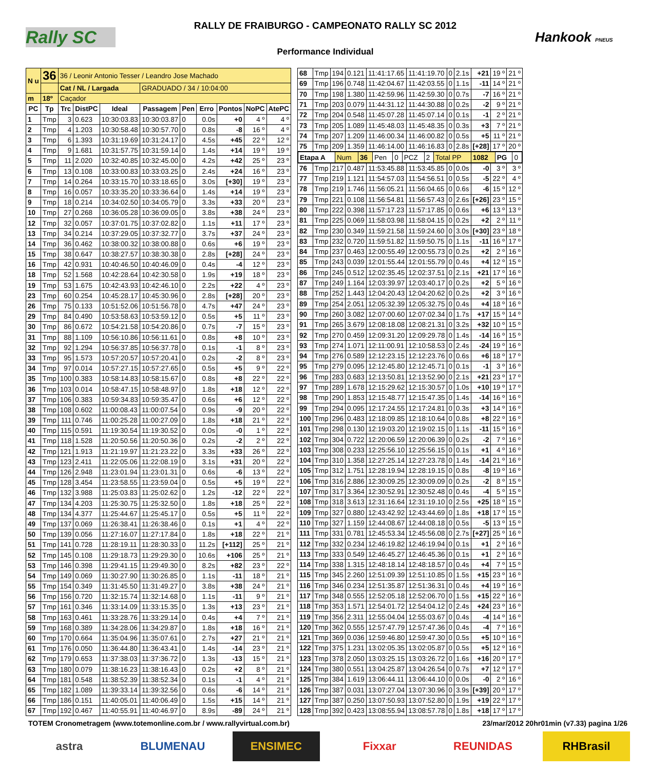Rally SC
RALLY DE FRAIBURGO - CAMPEONATO RALLY SC 2012
Performance Individual
Hankook PNEUS
| N u | 36 | 36 / Leonir Antonio Tesser / Leandro Jose Machado | | | | | | | | |
| | | Cat / NL / Largada | | | GRADUADO / 34 / 10:04:00 | | | | | |
| m | 18º | Caçador | | | | | | | | |
| PC | Tp | Trc | DistPC | Ideal | Passagem | Pen | Erro | Pontos | NoPC | AtePC |
| 1 | Tmp | 3 | 0.623 | 10:30:03.83 | 10:30:03.87 | 0 | 0.0s | +0 | 4 º | 4 º |
| 2 | Tmp | 4 | 1.203 | 10:30:58.48 | 10:30:57.70 | 0 | 0.8s | -8 | 16 º | 4 º |
| 3 | Tmp | 6 | 1.393 | 10:31:19.69 | 10:31:24.17 | 0 | 4.5s | +45 | 22 º | 12 º |
| 4 | Tmp | 9 | 1.681 | 10:31:57.75 | 10:31:59.14 | 0 | 1.4s | +14 | 19 º | 19 º |
| 5 | Tmp | 11 | 2.020 | 10:32:40.85 | 10:32:45.00 | 0 | 4.2s | +42 | 25 º | 23 º |
| 6 | Tmp | 13 | 0.108 | 10:33:00.83 | 10:33:03.25 | 0 | 2.4s | +24 | 16 º | 23 º |
| 7 | Tmp | 14 | 0.264 | 10:33:15.70 | 10:33:18.65 | 0 | 3.0s | [+30] | 19 º | 23 º |
| 8 | Tmp | 16 | 0.057 | 10:33:35.20 | 10:33:36.64 | 0 | 1.4s | +14 | 19 º | 23 º |
| 9 | Tmp | 18 | 0.214 | 10:34:02.50 | 10:34:05.79 | 0 | 3.3s | +33 | 20 º | 23 º |
| 10 | Tmp | 27 | 0.268 | 10:36:05.28 | 10:36:09.05 | 0 | 3.8s | +38 | 24 º | 23 º |
| 12 | Tmp | 32 | 0.057 | 10:37:01.75 | 10:37:02.82 | 0 | 1.1s | +11 | 17 º | 23 º |
| 13 | Tmp | 34 | 0.214 | 10:37:29.05 | 10:37:32.77 | 0 | 3.7s | +37 | 24 º | 23 º |
| 14 | Tmp | 36 | 0.462 | 10:38:00.32 | 10:38:00.88 | 0 | 0.6s | +6 | 19 º | 23 º |
| 15 | Tmp | 38 | 0.647 | 10:38:27.57 | 10:38:30.38 | 0 | 2.8s | [+28] | 24 º | 23 º |
| 16 | Tmp | 42 | 0.931 | 10:40:46.50 | 10:40:46.09 | 0 | 0.4s | -4 | 12 º | 23 º |
| 18 | Tmp | 52 | 1.568 | 10:42:28.64 | 10:42:30.58 | 0 | 1.9s | +19 | 18 º | 23 º |
| 19 | Tmp | 53 | 1.675 | 10:42:43.93 | 10:42:46.10 | 0 | 2.2s | +22 | 4 º | 23 º |
| 23 | Tmp | 60 | 0.254 | 10:45:28.17 | 10:45:30.96 | 0 | 2.8s | [+28] | 20 º | 23 º |
| 26 | Tmp | 75 | 0.133 | 10:51:52.06 | 10:51:56.78 | 0 | 4.7s | +47 | 24 º | 23 º |
| 29 | Tmp | 84 | 0.490 | 10:53:58.63 | 10:53:59.12 | 0 | 0.5s | +5 | 11 º | 23 º |
| 30 | Tmp | 86 | 0.672 | 10:54:21.58 | 10:54:20.86 | 0 | 0.7s | -7 | 15 º | 23 º |
| 31 | Tmp | 88 | 1.109 | 10:56:10.86 | 10:56:11.61 | 0 | 0.8s | +8 | 10 º | 23 º |
| 32 | Tmp | 92 | 1.294 | 10:56:37.85 | 10:56:37.78 | 0 | 0.1s | -1 | 8 º | 23 º |
| 33 | Tmp | 95 | 1.573 | 10:57:20.57 | 10:57:20.41 | 0 | 0.2s | -2 | 8 º | 23 º |
| 34 | Tmp | 97 | 0.014 | 10:57:27.15 | 10:57:27.65 | 0 | 0.5s | +5 | 9 º | 22 º |
| 35 | Tmp | 100 | 0.383 | 10:58:14.83 | 10:58:15.67 | 0 | 0.8s | +8 | 22 º | 22 º |
| 36 | Tmp | 103 | 0.014 | 10:58:47.15 | 10:58:48.97 | 0 | 1.8s | +18 | 12 º | 22 º |
| 37 | Tmp | 106 | 0.383 | 10:59:34.83 | 10:59:35.47 | 0 | 0.6s | +6 | 12 º | 22 º |
| 38 | Tmp | 108 | 0.602 | 11:00:08.43 | 11:00:07.54 | 0 | 0.9s | -9 | 20 º | 22 º |
| 39 | Tmp | 111 | 0.746 | 11:00:25.28 | 11:00:27.09 | 0 | 1.8s | +18 | 21 º | 22 º |
| 40 | Tmp | 115 | 0.591 | 11:19:30.54 | 11:19:30.52 | 0 | 0.0s | -0 | 1 º | 22 º |
| 41 | Tmp | 118 | 1.528 | 11:20:50.56 | 11:20:50.36 | 0 | 0.2s | -2 | 2 º | 22 º |
| 42 | Tmp | 121 | 1.913 | 11:21:19.97 | 11:21:23.22 | 0 | 3.3s | +33 | 26 º | 22 º |
| 43 | Tmp | 123 | 2.411 | 11:22:05.06 | 11:22:08.19 | 0 | 3.1s | +31 | 20 º | 22 º |
| 44 | Tmp | 126 | 2.948 | 11:23:01.94 | 11:23:01.31 | 0 | 0.6s | -6 | 13 º | 22 º |
| 45 | Tmp | 128 | 3.454 | 11:23:58.55 | 11:23:59.04 | 0 | 0.5s | +5 | 19 º | 22 º |
| 46 | Tmp | 132 | 3.988 | 11:25:03.83 | 11:25:02.62 | 0 | 1.2s | -12 | 22 º | 22 º |
| 47 | Tmp | 134 | 4.203 | 11:25:30.75 | 11:25:32.50 | 0 | 1.8s | +18 | 25 º | 22 º |
| 48 | Tmp | 134 | 4.377 | 11:25:44.67 | 11:25:45.17 | 0 | 0.5s | +5 | 11 º | 22 º |
| 49 | Tmp | 137 | 0.069 | 11:26:38.41 | 11:26:38.46 | 0 | 0.1s | +1 | 4 º | 22 º |
| 50 | Tmp | 139 | 0.056 | 11:27:16.07 | 11:27:17.84 | 0 | 1.8s | +18 | 22 º | 21 º |
| 51 | Tmp | 141 | 0.728 | 11:28:19.11 | 11:28:30.33 | 0 | 11.2s | [+112] | 25 º | 21 º |
| 52 | Tmp | 145 | 0.108 | 11:29:18.73 | 11:29:29.30 | 0 | 10.6s | +106 | 25 º | 21 º |
| 53 | Tmp | 146 | 0.398 | 11:29:41.15 | 11:29:49.30 | 0 | 8.2s | +82 | 23 º | 22 º |
| 54 | Tmp | 149 | 0.069 | 11:30:27.90 | 11:30:26.85 | 0 | 1.1s | -11 | 18 º | 21 º |
| 55 | Tmp | 154 | 0.349 | 11:31:45.50 | 11:31:49.27 | 0 | 3.8s | +38 | 24 º | 21 º |
| 56 | Tmp | 156 | 0.720 | 11:32:15.74 | 11:32:14.68 | 0 | 1.1s | -11 | 9 º | 21 º |
| 57 | Tmp | 161 | 0.346 | 11:33:14.09 | 11:33:15.35 | 0 | 1.3s | +13 | 23 º | 21 º |
| 58 | Tmp | 163 | 0.461 | 11:33:28.76 | 11:33:29.14 | 0 | 0.4s | +4 | 7 º | 21 º |
| 59 | Tmp | 168 | 0.389 | 11:34:28.06 | 11:34:29.87 | 0 | 1.8s | +18 | 16 º | 21 º |
| 60 | Tmp | 170 | 0.664 | 11:35:04.96 | 11:35:07.61 | 0 | 2.7s | +27 | 21 º | 21 º |
| 61 | Tmp | 176 | 0.050 | 11:36:44.80 | 11:36:43.41 | 0 | 1.4s | -14 | 23 º | 21 º |
| 62 | Tmp | 179 | 0.653 | 11:37:38.03 | 11:37:36.72 | 0 | 1.3s | -13 | 15 º | 21 º |
| 63 | Tmp | 180 | 0.079 | 11:38:16.23 | 11:38:16.43 | 0 | 0.2s | +2 | 8 º | 21 º |
| 64 | Tmp | 181 | 0.548 | 11:38:52.39 | 11:38:52.34 | 0 | 0.1s | -1 | 4 º | 21 º |
| 65 | Tmp | 182 | 1.089 | 11:39:33.14 | 11:39:32.56 | 0 | 0.6s | -6 | 14 º | 21 º |
| 66 | Tmp | 186 | 0.151 | 11:40:05.01 | 11:40:06.49 | 0 | 1.5s | +15 | 14 º | 21 º |
| 67 | Tmp | 192 | 0.467 | 11:40:55.91 | 11:40:46.97 | 0 | 8.9s | -89 | 24 º | 21 º |
| 68 | Tmp | 194 | 0.121 | 11:41:17.65 | 11:41:19.70 | 0 | 2.1s | +21 | 19 º | 21 º |
| 69 | Tmp | 196 | 0.748 | 11:42:04.67 | 11:42:03.55 | 0 | 1.1s | -11 | 14 º | 21 º |
| 70 | Tmp | 198 | 1.380 | 11:42:59.96 | 11:42:59.30 | 0 | 0.7s | -7 | 16 º | 21 º |
| 71 | Tmp | 203 | 0.079 | 11:44:31.12 | 11:44:30.88 | 0 | 0.2s | -2 | 9 º | 21 º |
| 72 | Tmp | 204 | 0.548 | 11:45:07.28 | 11:45:07.14 | 0 | 0.1s | -1 | 2 º | 21 º |
| 73 | Tmp | 205 | 1.089 | 11:45:48.03 | 11:45:48.35 | 0 | 0.3s | +3 | 7 º | 21 º |
| 74 | Tmp | 207 | 1.209 | 11:46:00.34 | 11:46:00.82 | 0 | 0.5s | +5 | 11 º | 21 º |
| 75 | Tmp | 209 | 1.359 | 11:46:14.00 | 11:46:16.83 | 0 | 2.8s | [+28] | 17 º | 20 º |
| / Etapa A / Num / 36 / Pen / 0 / PCZ / 2 / Total PP / 1082 / PG / 0 / | | | | | | | | | | |
| 76 | Tmp | 217 | 0.487 | 11:53:45.88 | 11:53:45.85 | 0 | 0.0s | -0 | 3 º | 3 º |
| 77 | Tmp | 219 | 1.121 | 11:54:57.03 | 11:54:56.51 | 0 | 0.5s | -5 | 22 º | 4 º |
| 78 | Tmp | 219 | 1.746 | 11:56:05.21 | 11:56:04.65 | 0 | 0.6s | -6 | 15 º | 12 º |
| 79 | Tmp | 221 | 0.108 | 11:56:54.81 | 11:56:57.43 | 0 | 2.6s | [+26] | 23 º | 15 º |
| 80 | Tmp | 222 | 0.398 | 11:57:17.23 | 11:57:17.85 | 0 | 0.6s | +6 | 13 º | 13 º |
| 81 | Tmp | 225 | 0.069 | 11:58:03.98 | 11:58:04.15 | 0 | 0.2s | +2 | 2 º | 11 º |
| 82 | Tmp | 230 | 0.349 | 11:59:21.58 | 11:59:24.60 | 0 | 3.0s | [+30] | 23 º | 18 º |
| 83 | Tmp | 232 | 0.720 | 11:59:51.82 | 11:59:50.75 | 0 | 1.1s | -11 | 16 º | 17 º |
| 84 | Tmp | 237 | 0.463 | 12:00:55.49 | 12:00:55.73 | 0 | 0.2s | +2 | 2 º | 16 º |
| 85 | Tmp | 243 | 0.039 | 12:01:55.44 | 12:01:55.79 | 0 | 0.4s | +4 | 12 º | 15 º |
| 86 | Tmp | 245 | 0.512 | 12:02:35.45 | 12:02:37.51 | 0 | 2.1s | +21 | 17 º | 16 º |
| 87 | Tmp | 249 | 1.164 | 12:03:39.97 | 12:03:40.17 | 0 | 0.2s | +2 | 5 º | 16 º |
| 88 | Tmp | 252 | 1.443 | 12:04:20.43 | 12:04:20.62 | 0 | 0.2s | +2 | 3 º | 16 º |
| 89 | Tmp | 254 | 2.051 | 12:05:32.39 | 12:05:32.75 | 0 | 0.4s | +4 | 18 º | 16 º |
| 90 | Tmp | 260 | 3.082 | 12:07:00.60 | 12:07:02.34 | 0 | 1.7s | +17 | 15 º | 14 º |
| 91 | Tmp | 265 | 3.679 | 12:08:18.08 | 12:08:21.31 | 0 | 3.2s | +32 | 10 º | 15 º |
| 92 | Tmp | 270 | 0.459 | 12:09:31.20 | 12:09:29.78 | 0 | 1.4s | -14 | 16 º | 15 º |
| 93 | Tmp | 274 | 1.071 | 12:11:00.91 | 12:10:58.53 | 0 | 2.4s | -24 | 19 º | 16 º |
| 94 | Tmp | 276 | 0.589 | 12:12:23.15 | 12:12:23.76 | 0 | 0.6s | +6 | 18 º | 17 º |
| 95 | Tmp | 279 | 0.095 | 12:12:45.80 | 12:12:45.71 | 0 | 0.1s | -1 | 3 º | 16 º |
| 96 | Tmp | 283 | 0.683 | 12:13:50.81 | 12:13:52.90 | 0 | 2.1s | +21 | 23 º | 17 º |
| 97 | Tmp | 289 | 1.678 | 12:15:29.62 | 12:15:30.57 | 0 | 1.0s | +10 | 19 º | 17 º |
| 98 | Tmp | 290 | 1.853 | 12:15:48.77 | 12:15:47.35 | 0 | 1.4s | -14 | 16 º | 16 º |
| 99 | Tmp | 294 | 0.095 | 12:17:24.55 | 12:17:24.81 | 0 | 0.3s | +3 | 14 º | 16 º |
| 100 | Tmp | 296 | 0.483 | 12:18:09.85 | 12:18:10.64 | 0 | 0.8s | +8 | 22 º | 16 º |
| 101 | Tmp | 298 | 0.130 | 12:19:03.20 | 12:19:02.15 | 0 | 1.1s | -11 | 15 º | 16 º |
| 102 | Tmp | 304 | 0.722 | 12:20:06.59 | 12:20:06.39 | 0 | 0.2s | -2 | 7 º | 16 º |
| 103 | Tmp | 308 | 0.233 | 12:25:56.10 | 12:25:56.15 | 0 | 0.1s | +1 | 4 º | 16 º |
| 104 | Tmp | 310 | 1.358 | 12:27:25.14 | 12:27:23.78 | 0 | 1.4s | -14 | 21 º | 16 º |
| 105 | Tmp | 312 | 1.751 | 12:28:19.94 | 12:28:19.15 | 0 | 0.8s | -8 | 19 º | 16 º |
| 106 | Tmp | 316 | 2.886 | 12:30:09.25 | 12:30:09.09 | 0 | 0.2s | -2 | 8 º | 15 º |
| 107 | Tmp | 317 | 3.364 | 12:30:52.91 | 12:30:52.48 | 0 | 0.4s | -4 | 5 º | 15 º |
| 108 | Tmp | 318 | 3.613 | 12:31:16.64 | 12:31:19.10 | 0 | 2.5s | +25 | 18 º | 15 º |
| 109 | Tmp | 327 | 0.880 | 12:43:42.92 | 12:43:44.69 | 0 | 1.8s | +18 | 17 º | 15 º |
| 110 | Tmp | 327 | 1.159 | 12:44:08.67 | 12:44:08.18 | 0 | 0.5s | -5 | 13 º | 15 º |
| 111 | Tmp | 331 | 0.781 | 12:45:53.34 | 12:45:56.08 | 0 | 2.7s | [+27] | 25 º | 16 º |
| 112 | Tmp | 332 | 0.234 | 12:46:19.82 | 12:46:19.94 | 0 | 0.1s | +1 | 2 º | 16 º |
| 113 | Tmp | 333 | 0.549 | 12:46:45.27 | 12:46:45.36 | 0 | 0.1s | +1 | 2 º | 16 º |
| 114 | Tmp | 338 | 1.315 | 12:48:18.14 | 12:48:18.57 | 0 | 0.4s | +4 | 7 º | 15 º |
| 115 | Tmp | 345 | 2.260 | 12:51:09.39 | 12:51:10.85 | 0 | 1.5s | +15 | 23 º | 16 º |
| 116 | Tmp | 346 | 0.234 | 12:51:35.87 | 12:51:36.31 | 0 | 0.4s | +4 | 19 º | 16 º |
| 117 | Tmp | 348 | 0.555 | 12:52:05.18 | 12:52:06.70 | 0 | 1.5s | +15 | 22 º | 16 º |
| 118 | Tmp | 353 | 1.571 | 12:54:01.72 | 12:54:04.12 | 0 | 2.4s | +24 | 23 º | 16 º |
| 119 | Tmp | 356 | 2.311 | 12:55:04.04 | 12:55:03.67 | 0 | 0.4s | -4 | 14 º | 16 º |
| 120 | Tmp | 362 | 0.555 | 12:57:47.79 | 12:57:47.36 | 0 | 0.4s | -4 | 7 º | 16 º |
| 121 | Tmp | 369 | 0.036 | 12:59:46.80 | 12:59:47.30 | 0 | 0.5s | +5 | 10 º | 16 º |
| 122 | Tmp | 375 | 1.231 | 13:02:05.35 | 13:02:05.87 | 0 | 0.5s | +5 | 12 º | 16 º |
| 123 | Tmp | 378 | 2.050 | 13:03:25.15 | 13:03:26.72 | 0 | 1.6s | +16 | 20 º | 17 º |
| 124 | Tmp | 380 | 0.551 | 13:04:25.87 | 13:04:26.54 | 0 | 0.7s | +7 | 12 º | 17 º |
| 125 | Tmp | 384 | 1.619 | 13:06:44.11 | 13:06:44.10 | 0 | 0.0s | -0 | 2 º | 16 º |
| 126 | Tmp | 387 | 0.031 | 13:07:27.04 | 13:07:30.96 | 0 | 3.9s | [+39] | 20 º | 17 º |
| 127 | Tmp | 387 | 0.250 | 13:07:50.93 | 13:07:52.80 | 0 | 1.9s | +19 | 22 º | 17 º |
| 128 | Tmp | 392 | 0.423 | 13:08:55.94 | 13:08:57.78 | 0 | 1.8s | +18 | 17 º | 17 º |
TOTEM Cronometragem (www.totemonline.com.br / www.rallyvirtual.com.br) 23/mar/2012 20hr01min (v7.33) pagina 1/26
astra BLUMENAU ENSIMEC Fixxar REUNIDAS RHBrasil